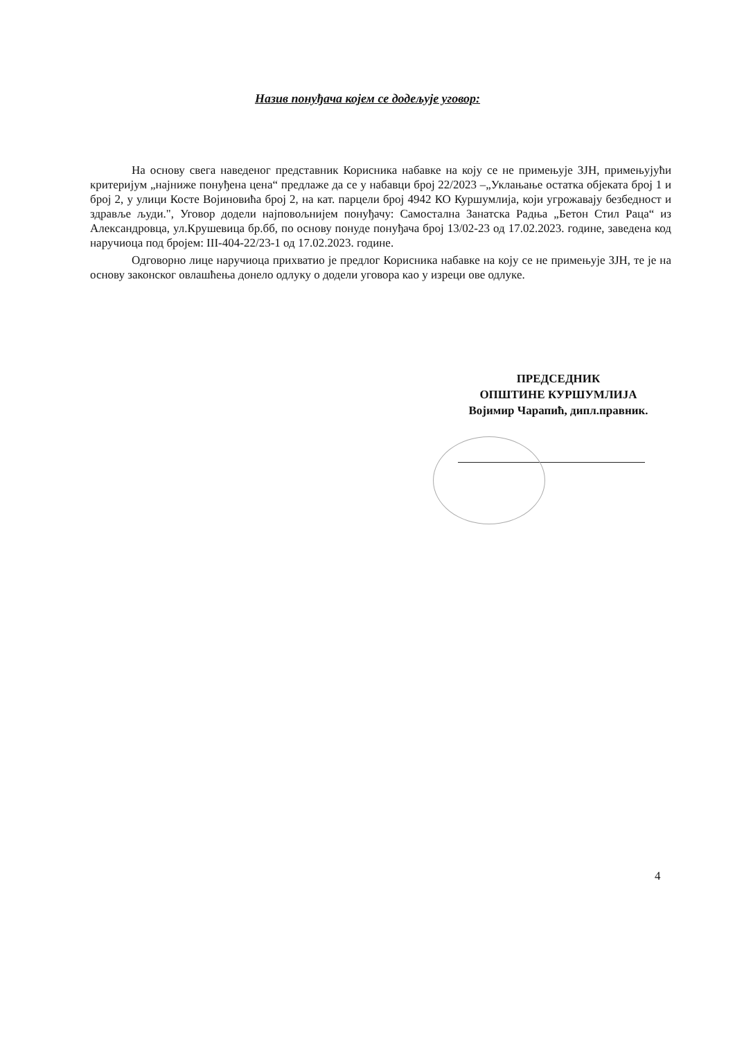Назив понуђача којем се додељује уговор:
На основу свега наведеног представник Корисника набавке на коју се не примењује ЗЈН, примењујући критеријум „најниже понуђена цена“ предлаже да се у набавци број 22/2023 –„Уклањање остатка објеката број 1 и број 2, у улици Косте Војиновића број 2, на кат. парцели број 4942 КО Куршумлија, који угрожавају безбедност и здравље људи.", Уговор додели најповољнијем понуђачу: Самостална Занатска Радња „Бетон Стил Раца“ из Александровца, ул.Крушевица бр.бб, по основу понуде понуђача број 13/02-23 од 17.02.2023. године, заведена код наручиоца под бројем: III-404-22/23-1 од 17.02.2023. године.
Одговорно лице наручиоца прихватио је предлог Корисника набавке на коју се не примењује ЗЈН, те је на основу законског овлашћења донело одлуку о додели уговора као у изреци ове одлуке.
ПРЕДСЕДНИК
ОПШТИНЕ КУРШУМЛИЈА
Војимир Чарапић, дипл.правник.
4